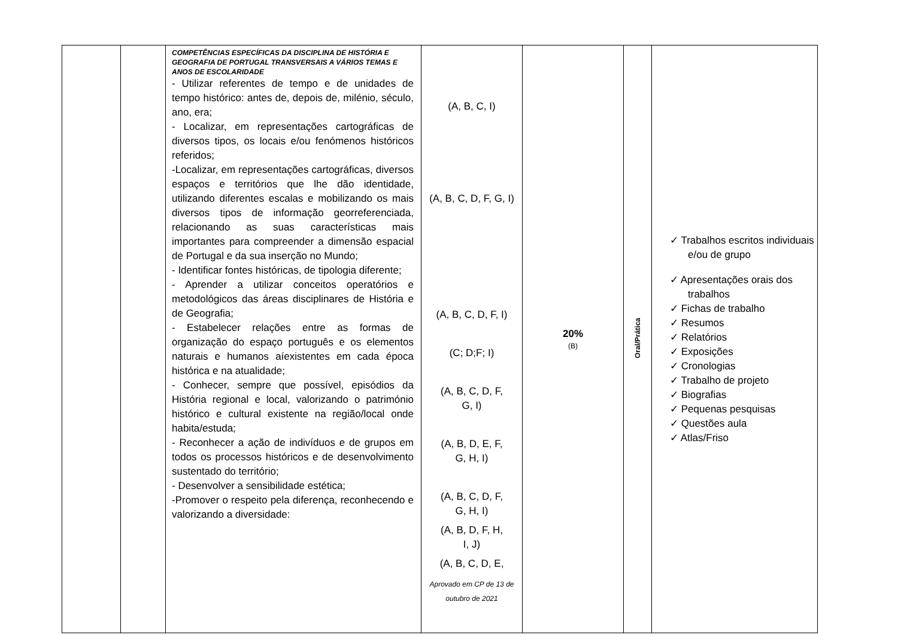| | | COMPETÊNCIAS ESPECÍFICAS DA DISCIPLINA DE HISTÓRIA E GEOGRAFIA DE PORTUGAL TRANSVERSAIS A VÁRIOS TEMAS E ANOS DE ESCOLARIDADE - Utilizar referentes de tempo e de unidades de tempo histórico: antes de, depois de, milénio, século, ano, era; - Localizar, em representações cartográficas de diversos tipos, os locais e/ou fenómenos históricos referidos; -Localizar, em representações cartográficas, diversos espaços e territórios que lhe dão identidade, utilizando diferentes escalas e mobilizando os mais diversos tipos de informação georreferenciada, relacionando as suas características mais importantes para compreender a dimensão espacial de Portugal e da sua inserção no Mundo; - Identificar fontes históricas, de tipologia diferente; - Aprender a utilizar conceitos operatórios e metodológicos das áreas disciplinares de História e de Geografia; - Estabelecer relações entre as formas de organização do espaço português e os elementos naturais e humanos aíexistentes em cada época histórica e na atualidade; - Conhecer, sempre que possível, episódios da História regional e local, valorizando o património histórico e cultural existente na região/local onde habita/estuda; - Reconhecer a ação de indivíduos e de grupos em todos os processos históricos e de desenvolvimento sustentado do território; - Desenvolver a sensibilidade estética; -Promover o respeito pela diferença, reconhecendo e valorizando a diversidade: | (A, B, C, I) (A, B, C, D, F, G, I) (A, B, C, D, F, I) (C; D;F; I) (A, B, C, D, F, G, I) (A, B, D, E, F, G, H, I) (A, B, C, D, F, G, H, I) (A, B, D, F, H, I, J) (A, B, C, D, E, Aprovado em CP de 13 de outubro de 2021 | 20% (B) | Oral/Prática | ✓ Trabalhos escritos individuais e/ou de grupo ✓ Apresentações orais dos trabalhos ✓ Fichas de trabalho ✓ Resumos ✓ Relatórios ✓ Exposições ✓ Cronologias ✓ Trabalho de projeto ✓ Biografias ✓ Pequenas pesquisas ✓ Questões aula ✓ Atlas/Friso |